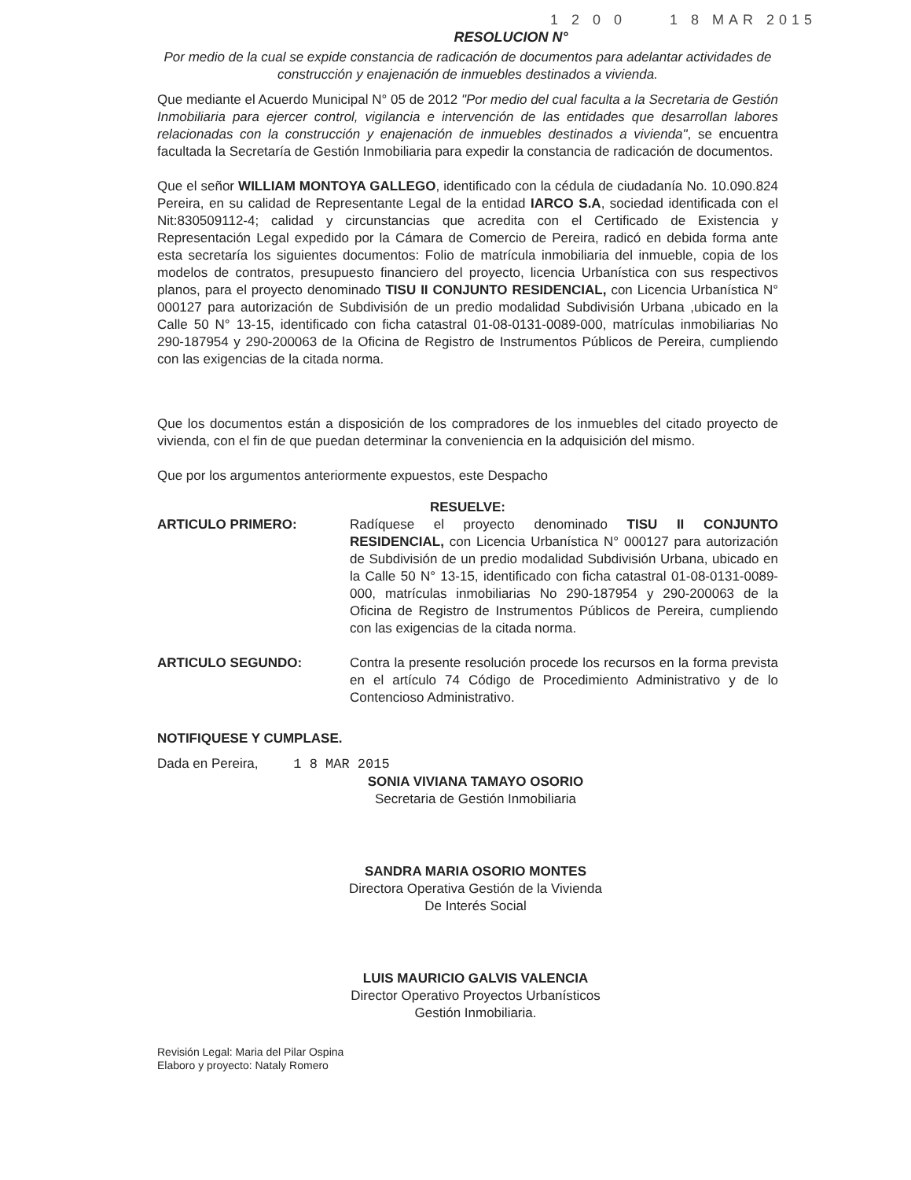1 2 0 0 1 8 MAR 2015
RESOLUCION N°
Por medio de la cual se expide constancia de radicación de documentos para adelantar actividades de construcción y enajenación de inmuebles destinados a vivienda.
Que mediante el Acuerdo Municipal N° 05 de 2012 "Por medio del cual faculta a la Secretaria de Gestión Inmobiliaria para ejercer control, vigilancia e intervención de las entidades que desarrollan labores relacionadas con la construcción y enajenación de inmuebles destinados a vivienda", se encuentra facultada la Secretaría de Gestión Inmobiliaria para expedir la constancia de radicación de documentos.
Que el señor WILLIAM MONTOYA GALLEGO, identificado con la cédula de ciudadanía No. 10.090.824 Pereira, en su calidad de Representante Legal de la entidad IARCO S.A, sociedad identificada con el Nit:830509112-4; calidad y circunstancias que acredita con el Certificado de Existencia y Representación Legal expedido por la Cámara de Comercio de Pereira, radicó en debida forma ante esta secretaría los siguientes documentos: Folio de matrícula inmobiliaria del inmueble, copia de los modelos de contratos, presupuesto financiero del proyecto, licencia Urbanística con sus respectivos planos, para el proyecto denominado TISU II CONJUNTO RESIDENCIAL, con Licencia Urbanística N° 000127 para autorización de Subdivisión de un predio modalidad Subdivisión Urbana ,ubicado en la Calle 50 N° 13-15, identificado con ficha catastral 01-08-0131-0089-000, matrículas inmobiliarias No 290-187954 y 290-200063 de la Oficina de Registro de Instrumentos Públicos de Pereira, cumpliendo con las exigencias de la citada norma.
Que los documentos están a disposición de los compradores de los inmuebles del citado proyecto de vivienda, con el fin de que puedan determinar la conveniencia en la adquisición del mismo.
Que por los argumentos anteriormente expuestos, este Despacho
RESUELVE:
ARTICULO PRIMERO: Radíquese el proyecto denominado TISU II CONJUNTO RESIDENCIAL, con Licencia Urbanística N° 000127 para autorización de Subdivisión de un predio modalidad Subdivisión Urbana, ubicado en la Calle 50 N° 13-15, identificado con ficha catastral 01-08-0131-0089-000, matrículas inmobiliarias No 290-187954 y 290-200063 de la Oficina de Registro de Instrumentos Públicos de Pereira, cumpliendo con las exigencias de la citada norma.
ARTICULO SEGUNDO: Contra la presente resolución procede los recursos en la forma prevista en el artículo 74 Código de Procedimiento Administrativo y de lo Contencioso Administrativo.
NOTIFIQUESE Y CUMPLASE.
Dada en Pereira, 1 8 MAR 2015
SONIA VIVIANA TAMAYO OSORIO
Secretaria de Gestión Inmobiliaria
SANDRA MARIA OSORIO MONTES
Directora Operativa Gestión de la Vivienda
De Interés Social
LUIS MAURICIO GALVIS VALENCIA
Director Operativo Proyectos Urbanísticos
Gestión Inmobiliaria.
Revisión Legal: Maria del Pilar Ospina
Elaboro y proyecto: Nataly Romero